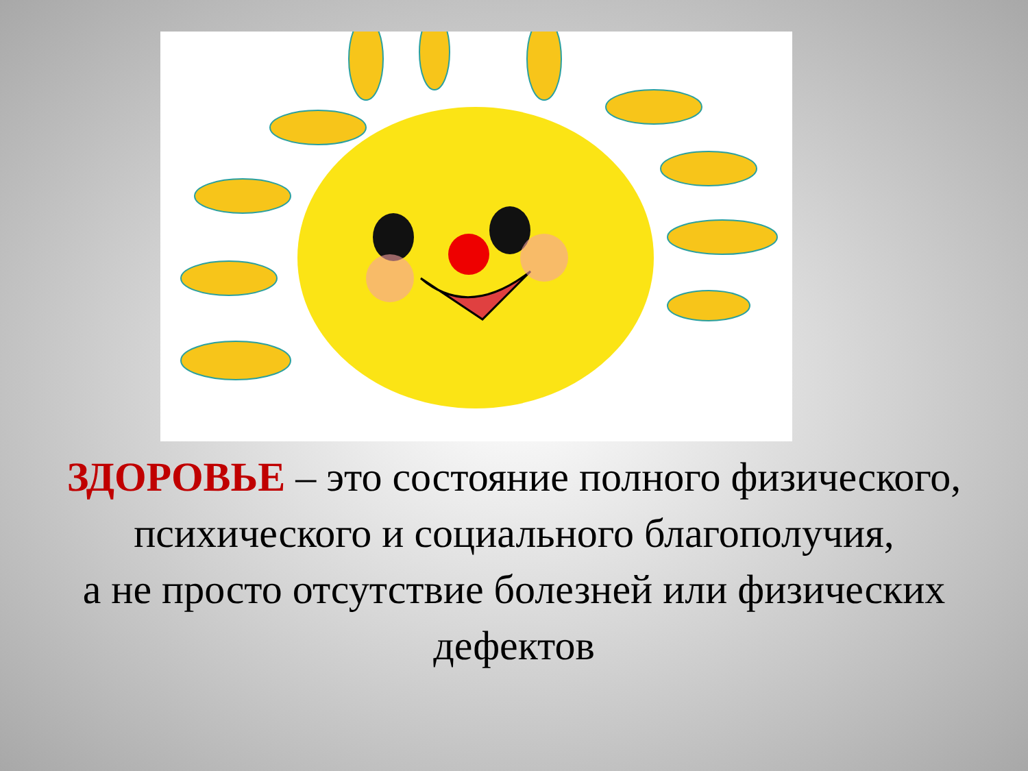ЗДОРОВЬЕ – это состояние полного физического,
психического и социального благополучия,
а не просто отсутствие болезней или физических
дефектов